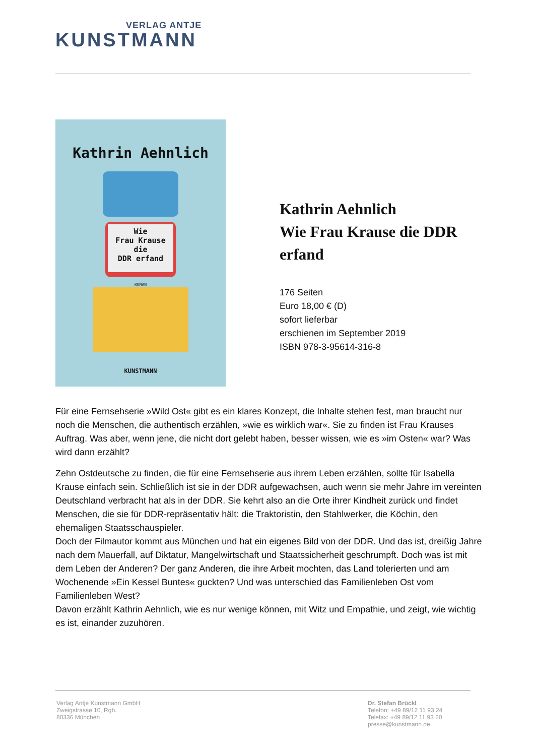VERLAG ANTJE
KUNSTMANN
Kathrin Aehnlich
Wie
Frau Krause
die
DDR erfand
ROMAN
KUNSTMANN
Kathrin Aehnlich
Wie Frau Krause die DDR erfand
176 Seiten
Euro 18,00 € (D)
sofort lieferbar
erschienen im September 2019
ISBN 978-3-95614-316-8
Für eine Fernsehserie »Wild Ost« gibt es ein klares Konzept, die Inhalte stehen fest, man braucht nur noch die Menschen, die authentisch erzählen, »wie es wirklich war«. Sie zu finden ist Frau Krauses Auftrag. Was aber, wenn jene, die nicht dort gelebt haben, besser wissen, wie es »im Osten« war? Was wird dann erzählt?
Zehn Ostdeutsche zu finden, die für eine Fernsehserie aus ihrem Leben erzählen, sollte für Isabella Krause einfach sein. Schließlich ist sie in der DDR aufgewachsen, auch wenn sie mehr Jahre im vereinten Deutschland verbracht hat als in der DDR. Sie kehrt also an die Orte ihrer Kindheit zurück und findet Menschen, die sie für DDR-repräsentativ hält: die Traktoristin, den Stahlwerker, die Köchin, den ehemaligen Staatsschauspieler.
Doch der Filmautor kommt aus München und hat ein eigenes Bild von der DDR. Und das ist, dreißig Jahre nach dem Mauerfall, auf Diktatur, Mangelwirtschaft und Staatssicherheit geschrumpft. Doch was ist mit dem Leben der Anderen? Der ganz Anderen, die ihre Arbeit mochten, das Land tolerierten und am Wochenende »Ein Kessel Buntes« guckten? Und was unterschied das Familienleben Ost vom Familienleben West?
Davon erzählt Kathrin Aehnlich, wie es nur wenige können, mit Witz und Empathie, und zeigt, wie wichtig es ist, einander zuzuhören.
Verlag Antje Kunstmann GmbH
Zweigstrasse 10, Rgb.
80336 München
Dr. Stefan Brückl
Telefon: +49 89/12 11 93 24
Telefax: +49 89/12 11 93 20
presse@kunstmann.de